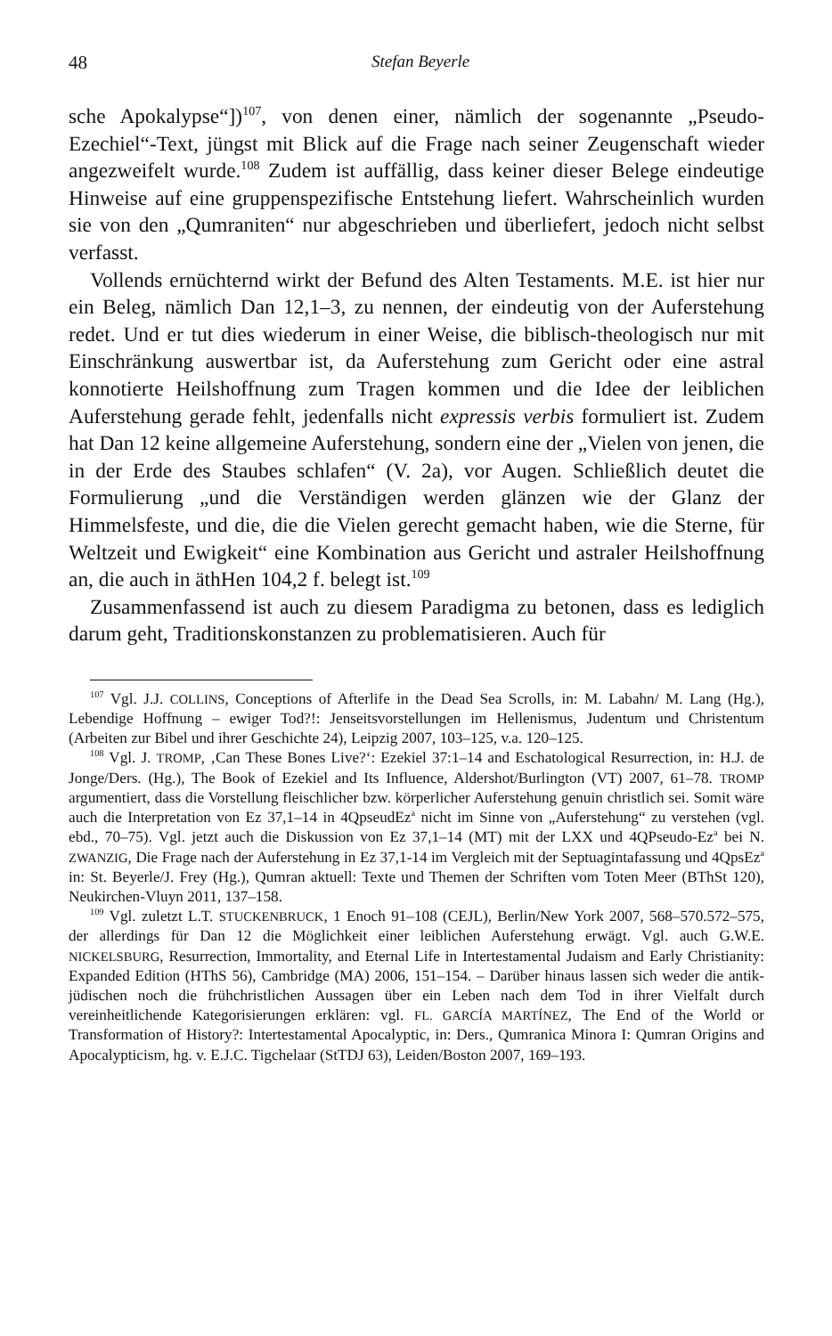48 Stefan Beyerle
sche Apokalypse“])<sup>107</sup>, von denen einer, nämlich der sogenannte „Pseudo-Ezechiel“-Text, jüngst mit Blick auf die Frage nach seiner Zeugenschaft wieder angezweifelt wurde.<sup>108</sup> Zudem ist auffällig, dass keiner dieser Belege eindeutige Hinweise auf eine gruppenspezifische Entstehung liefert. Wahrscheinlich wurden sie von den „Qumraniten“ nur abgeschrieben und überliefert, jedoch nicht selbst verfasst.
Vollends ernüchternd wirkt der Befund des Alten Testaments. M.E. ist hier nur ein Beleg, nämlich Dan 12,1–3, zu nennen, der eindeutig von der Auferstehung redet. Und er tut dies wiederum in einer Weise, die biblisch-theologisch nur mit Einschränkung auswertbar ist, da Auferstehung zum Gericht oder eine astral konnotierte Heilshoffnung zum Tragen kommen und die Idee der leiblichen Auferstehung gerade fehlt, jedenfalls nicht expressis verbis formuliert ist. Zudem hat Dan 12 keine allgemeine Auferstehung, sondern eine der „Vielen von jenen, die in der Erde des Staubes schlafen“ (V. 2a), vor Augen. Schließlich deutet die Formulierung „und die Verständigen werden glänzen wie der Glanz der Himmelsfeste, und die, die die Vielen gerecht gemacht haben, wie die Sterne, für Weltzeit und Ewigkeit“ eine Kombination aus Gericht und astraler Heilshoffnung an, die auch in äthHen 104,2 f. belegt ist.<sup>109</sup>
Zusammenfassend ist auch zu diesem Paradigma zu betonen, dass es lediglich darum geht, Traditionskonstanzen zu problematisieren. Auch für
<sup>107</sup> Vgl. J.J. COLLINS, Conceptions of Afterlife in the Dead Sea Scrolls, in: M. Labahn/ M. Lang (Hg.), Lebendige Hoffnung – ewiger Tod?!: Jenseitsvorstellungen im Hellenismus, Judentum und Christentum (Arbeiten zur Bibel und ihrer Geschichte 24), Leipzig 2007, 103–125, v.a. 120–125.
<sup>108</sup> Vgl. J. TROMP, ‚Can These Bones Live?‘: Ezekiel 37:1–14 and Eschatological Resurrection, in: H.J. de Jonge/Ders. (Hg.), The Book of Ezekiel and Its Influence, Aldershot/Burlington (VT) 2007, 61–78. TROMP argumentiert, dass die Vorstellung fleischlicher bzw. körperlicher Auferstehung genuin christlich sei. Somit wäre auch die Interpretation von Ez 37,1–14 in 4QpseudEz<sup>a</sup> nicht im Sinne von „Auferstehung“ zu verstehen (vgl. ebd., 70–75). Vgl. jetzt auch die Diskussion von Ez 37,1–14 (MT) mit der LXX und 4QPseudo-Ez<sup>a</sup> bei N. ZWANZIG, Die Frage nach der Auferstehung in Ez 37,1-14 im Vergleich mit der Septuagintafassung und 4QpsEz<sup>a</sup> in: St. Beyerle/J. Frey (Hg.), Qumran aktuell: Texte und Themen der Schriften vom Toten Meer (BThSt 120), Neukirchen-Vluyn 2011, 137–158.
<sup>109</sup> Vgl. zuletzt L.T. STUCKENBRUCK, 1 Enoch 91–108 (CEJL), Berlin/New York 2007, 568–570.572–575, der allerdings für Dan 12 die Möglichkeit einer leiblichen Auferstehung erwägt. Vgl. auch G.W.E. NICKELSBURG, Resurrection, Immortality, and Eternal Life in Intertestamental Judaism and Early Christianity: Expanded Edition (HThS 56), Cambridge (MA) 2006, 151–154. – Darüber hinaus lassen sich weder die antik-jüdischen noch die frühchristlichen Aussagen über ein Leben nach dem Tod in ihrer Vielfalt durch vereinheitlichende Kategorisierungen erklären: vgl. FL. GARCÍA MARTÍNEZ, The End of the World or Transformation of History?: Intertestamental Apocalyptic, in: Ders., Qumranica Minora I: Qumran Origins and Apocalypticism, hg. v. E.J.C. Tigchelaar (StTDJ 63), Leiden/Boston 2007, 169–193.